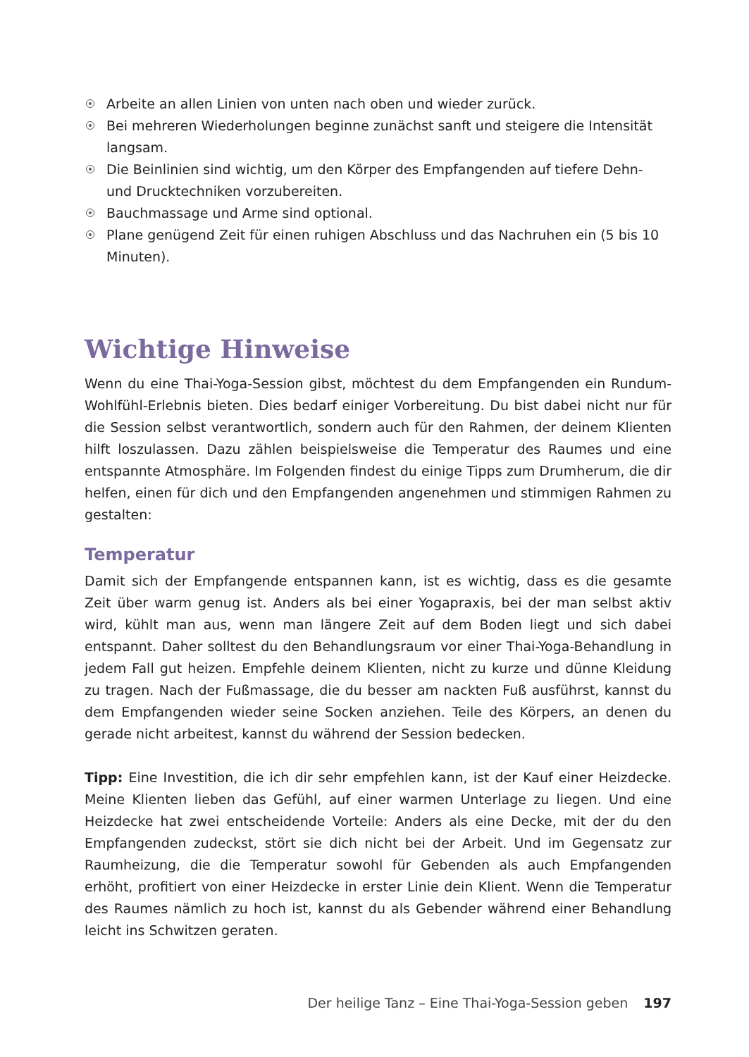Arbeite an allen Linien von unten nach oben und wieder zurück.
Bei mehreren Wiederholungen beginne zunächst sanft und steigere die Intensität langsam.
Die Beinlinien sind wichtig, um den Körper des Empfangenden auf tiefere Dehn- und Drucktechniken vorzubereiten.
Bauchmassage und Arme sind optional.
Plane genügend Zeit für einen ruhigen Abschluss und das Nachruhen ein (5 bis 10 Minuten).
Wichtige Hinweise
Wenn du eine Thai-Yoga-Session gibst, möchtest du dem Empfangenden ein Rund­um-Wohlfühl-Erlebnis bieten. Dies bedarf einiger Vorbereitung. Du bist dabei nicht nur für die Session selbst verantwortlich, sondern auch für den Rahmen, der deinem Klien­ten hilft loszulassen. Dazu zählen beispielsweise die Temperatur des Raumes und eine entspannte Atmosphäre. Im Folgenden findest du einige Tipps zum Drumherum, die dir helfen, einen für dich und den Empfangenden angenehmen und stimmigen Rahmen zu gestalten:
Temperatur
Damit sich der Empfangende entspannen kann, ist es wichtig, dass es die gesamte Zeit über warm genug ist. Anders als bei einer Yogapraxis, bei der man selbst aktiv wird, kühlt man aus, wenn man längere Zeit auf dem Boden liegt und sich dabei entspannt. Daher solltest du den Behandlungsraum vor einer Thai-Yoga-Behandlung in jedem Fall gut heizen. Empfehle deinem Klienten, nicht zu kurze und dünne Kleidung zu tragen. Nach der Fußmassage, die du besser am nackten Fuß ausführst, kannst du dem Emp­fangenden wieder seine Socken anziehen. Teile des Körpers, an denen du gerade nicht arbeitest, kannst du während der Session bedecken.
Tipp: Eine Investition, die ich dir sehr empfehlen kann, ist der Kauf einer Heizdecke. Meine Klienten lieben das Gefühl, auf einer warmen Unterlage zu liegen. Und eine Heizdecke hat zwei entscheidende Vorteile: Anders als eine Decke, mit der du den Empfangenden zudeckst, stört sie dich nicht bei der Arbeit. Und im Gegensatz zur Raumheizung, die die Temperatur sowohl für Gebenden als auch Empfangenden erhöht, profitiert von einer Heizdecke in erster Linie dein Klient. Wenn die Temperatur des Raumes nämlich zu hoch ist, kannst du als Gebender während einer Behandlung leicht ins Schwitzen geraten.
Der heilige Tanz – Eine Thai-Yoga-Session geben 197